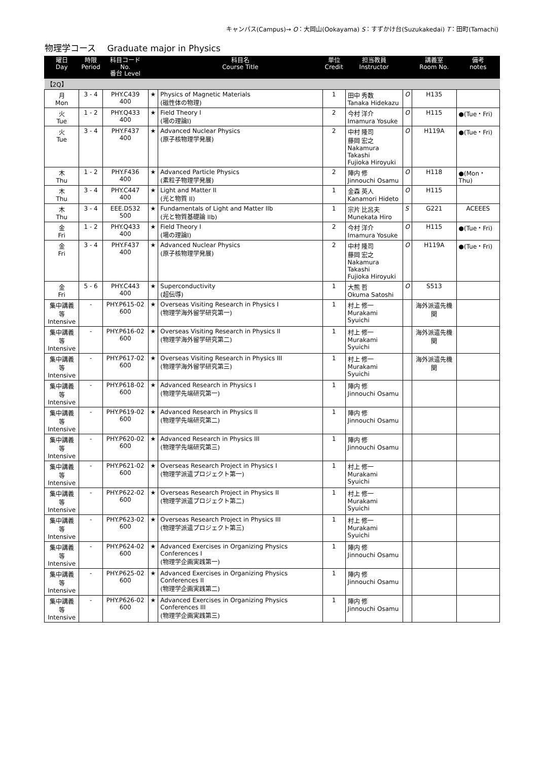キャンパス(Campus)→ O：大岡山(Ookayama) S：すずかけ台(Suzukakedai) T：田町(Tamachi)
物理学コース　 Graduate major in Physics
| 曜日 Day | 時限 Period | 科目コード No. 番台 Level | | 科目名 Course Title | 単位 Credit | 担当教員 Instructor | | 講義室 Room No. | 備考 notes |
| --- | --- | --- | --- | --- | --- | --- | --- | --- | --- |
| 【2Q】 | | | | | | | | | |
| 月 Mon | 3 - 4 | PHY.C439 400 | ★ | Physics of Magnetic Materials (磁性体の物理) | 1 | 田中 秀数 Tanaka Hidekazu | O | H135 | |
| 火 Tue | 1 - 2 | PHY.Q433 400 | ★ | Field Theory I (場の理論I) | 2 | 今村 洋介 Imamura Yosuke | O | H115 | ●(Tue・Fri) |
| 火 Tue | 3 - 4 | PHY.F437 400 | ★ | Advanced Nuclear Physics (原子核物理学発展) | 2 | 中村 隆司 藤岡 宏之 Nakamura Takashi Fujioka Hiroyuki | O | H119A | ●(Tue・Fri) |
| 木 Thu | 1 - 2 | PHY.F436 400 | ★ | Advanced Particle Physics (素粒子物理学発展) | 2 | 陣内 修 Jinnouchi Osamu | O | H118 | ●(Mon・Thu) |
| 木 Thu | 3 - 4 | PHY.C447 400 | ★ | Light and Matter II (光と物質 II) | 1 | 金森 英人 Kanamori Hideto | O | H115 | |
| 木 Thu | 3 - 4 | EEE.D532 500 | ★ | Fundamentals of Light and Matter IIb (光と物質基礎論 IIb) | 1 | 宗片 比呂夫 Munekata Hiro | S | G221 | ACEEES |
| 金 Fri | 1 - 2 | PHY.Q433 400 | ★ | Field Theory I (場の理論I) | 2 | 今村 洋介 Imamura Yosuke | O | H115 | ●(Tue・Fri) |
| 金 Fri | 3 - 4 | PHY.F437 400 | ★ | Advanced Nuclear Physics (原子核物理学発展) | 2 | 中村 隆司 藤岡 宏之 Nakamura Takashi Fujioka Hiroyuki | O | H119A | ●(Tue・Fri) |
| 金 Fri | 5 - 6 | PHY.C443 400 | ★ | Superconductivity (超伝導) | 1 | 大熊 哲 Okuma Satoshi | O | S513 | |
| 集中講義等 Intensive | - | PHY.P615-02 600 | ★ | Overseas Visiting Research in Physics I (物理学海外留学研究第一) | 1 | 村上 修一 Murakami Syuichi | | 海外派遣先機関 | |
| 集中講義等 Intensive | - | PHY.P616-02 600 | ★ | Overseas Visiting Research in Physics II (物理学海外留学研究第二) | 1 | 村上 修一 Murakami Syuichi | | 海外派遣先機関 | |
| 集中講義等 Intensive | - | PHY.P617-02 600 | ★ | Overseas Visiting Research in Physics III (物理学海外留学研究第三) | 1 | 村上 修一 Murakami Syuichi | | 海外派遣先機関 | |
| 集中講義等 Intensive | - | PHY.P618-02 600 | ★ | Advanced Research in Physics I (物理学先端研究第一) | 1 | 陣内 修 Jinnouchi Osamu | | | |
| 集中講義等 Intensive | - | PHY.P619-02 600 | ★ | Advanced Research in Physics II (物理学先端研究第二) | 1 | 陣内 修 Jinnouchi Osamu | | | |
| 集中講義等 Intensive | - | PHY.P620-02 600 | ★ | Advanced Research in Physics III (物理学先端研究第三) | 1 | 陣内 修 Jinnouchi Osamu | | | |
| 集中講義等 Intensive | - | PHY.P621-02 600 | ★ | Overseas Research Project in Physics I (物理学派遣プロジェクト第一) | 1 | 村上 修一 Murakami Syuichi | | | |
| 集中講義等 Intensive | - | PHY.P622-02 600 | ★ | Overseas Research Project in Physics II (物理学派遣プロジェクト第二) | 1 | 村上 修一 Murakami Syuichi | | | |
| 集中講義等 Intensive | - | PHY.P623-02 600 | ★ | Overseas Research Project in Physics III (物理学派遣プロジェクト第三) | 1 | 村上 修一 Murakami Syuichi | | | |
| 集中講義等 Intensive | - | PHY.P624-02 600 | ★ | Advanced Exercises in Organizing Physics Conferences I (物理学企画実践第一) | 1 | 陣内 修 Jinnouchi Osamu | | | |
| 集中講義等 Intensive | - | PHY.P625-02 600 | ★ | Advanced Exercises in Organizing Physics Conferences II (物理学企画実践第二) | 1 | 陣内 修 Jinnouchi Osamu | | | |
| 集中講義等 Intensive | - | PHY.P626-02 600 | ★ | Advanced Exercises in Organizing Physics Conferences III (物理学企画実践第三) | 1 | 陣内 修 Jinnouchi Osamu | | | |